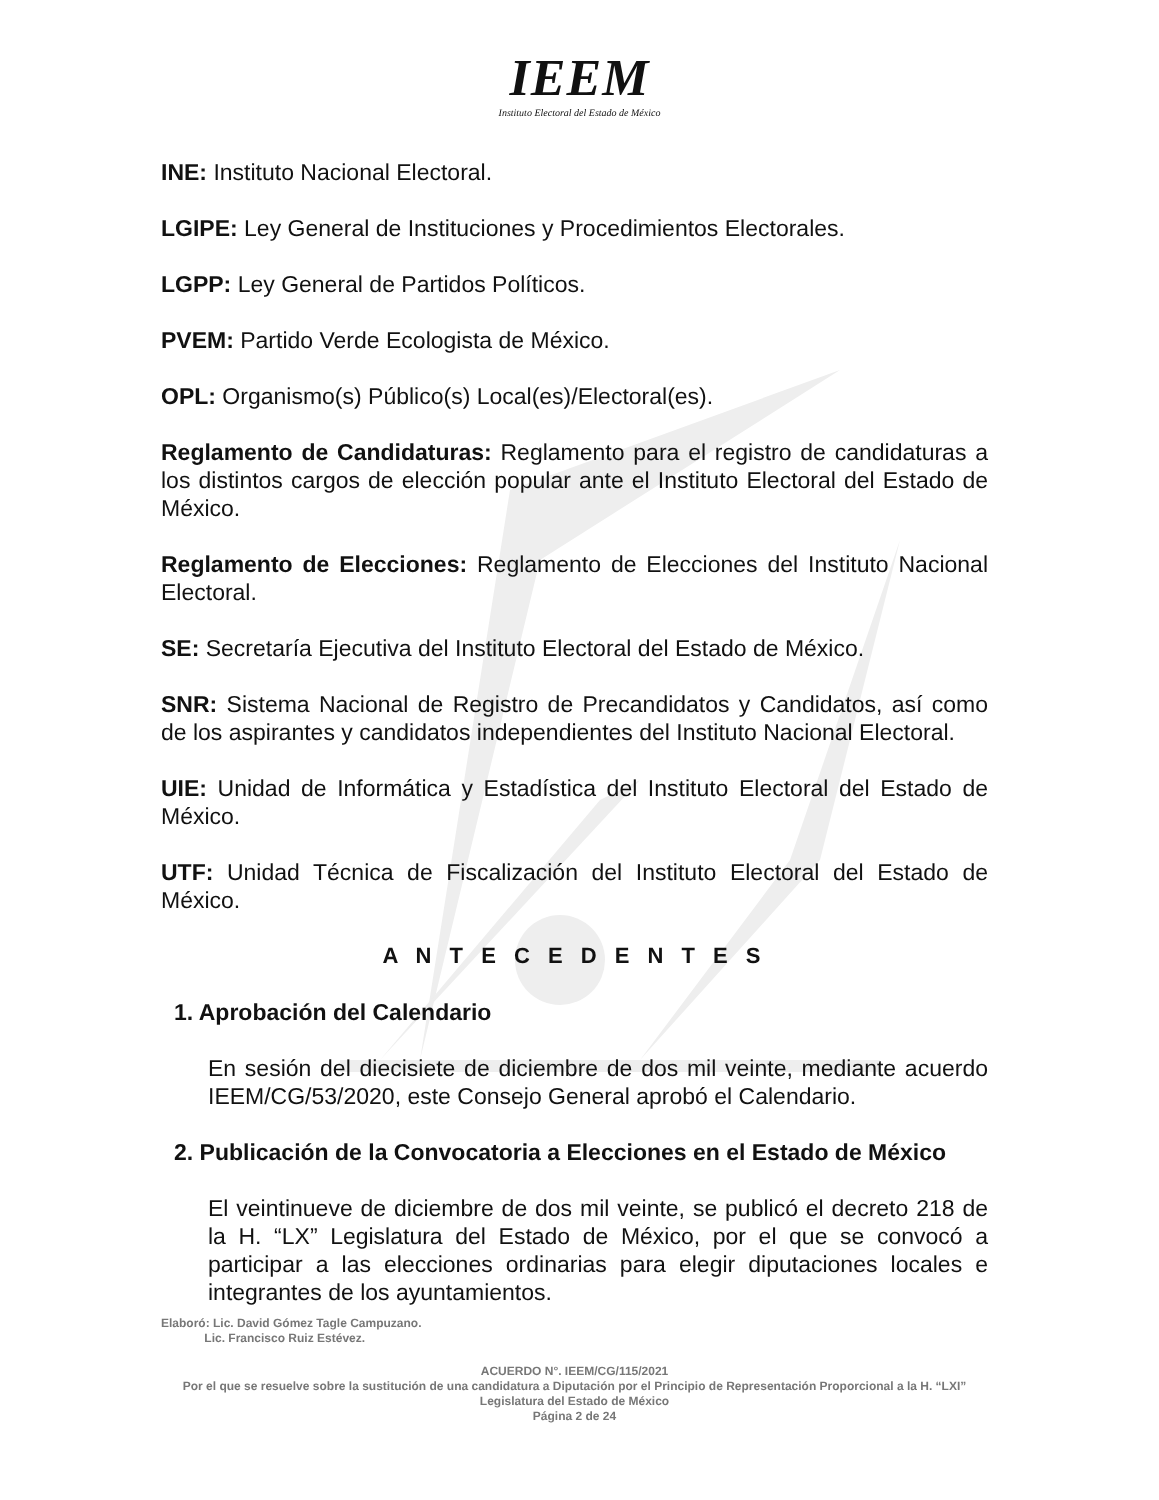IEEM
Instituto Electoral del Estado de México
INE: Instituto Nacional Electoral.
LGIPE: Ley General de Instituciones y Procedimientos Electorales.
LGPP: Ley General de Partidos Políticos.
PVEM: Partido Verde Ecologista de México.
OPL: Organismo(s) Público(s) Local(es)/Electoral(es).
Reglamento de Candidaturas: Reglamento para el registro de candidaturas a los distintos cargos de elección popular ante el Instituto Electoral del Estado de México.
Reglamento de Elecciones: Reglamento de Elecciones del Instituto Nacional Electoral.
SE: Secretaría Ejecutiva del Instituto Electoral del Estado de México.
SNR: Sistema Nacional de Registro de Precandidatos y Candidatos, así como de los aspirantes y candidatos independientes del Instituto Nacional Electoral.
UIE: Unidad de Informática y Estadística del Instituto Electoral del Estado de México.
UTF: Unidad Técnica de Fiscalización del Instituto Electoral del Estado de México.
A N T E C E D E N T E S
1. Aprobación del Calendario
En sesión del diecisiete de diciembre de dos mil veinte, mediante acuerdo IEEM/CG/53/2020, este Consejo General aprobó el Calendario.
2. Publicación de la Convocatoria a Elecciones en el Estado de México
El veintinueve de diciembre de dos mil veinte, se publicó el decreto 218 de la H. “LX” Legislatura del Estado de México, por el que se convocó a participar a las elecciones ordinarias para elegir diputaciones locales e integrantes de los ayuntamientos.
Elaboró: Lic. David Gómez Tagle Campuzano.
Lic. Francisco Ruiz Estévez.
ACUERDO N°. IEEM/CG/115/2021
Por el que se resuelve sobre la sustitución de una candidatura a Diputación por el Principio de Representación Proporcional a la H. “LXI” Legislatura del Estado de México
Página 2 de 24